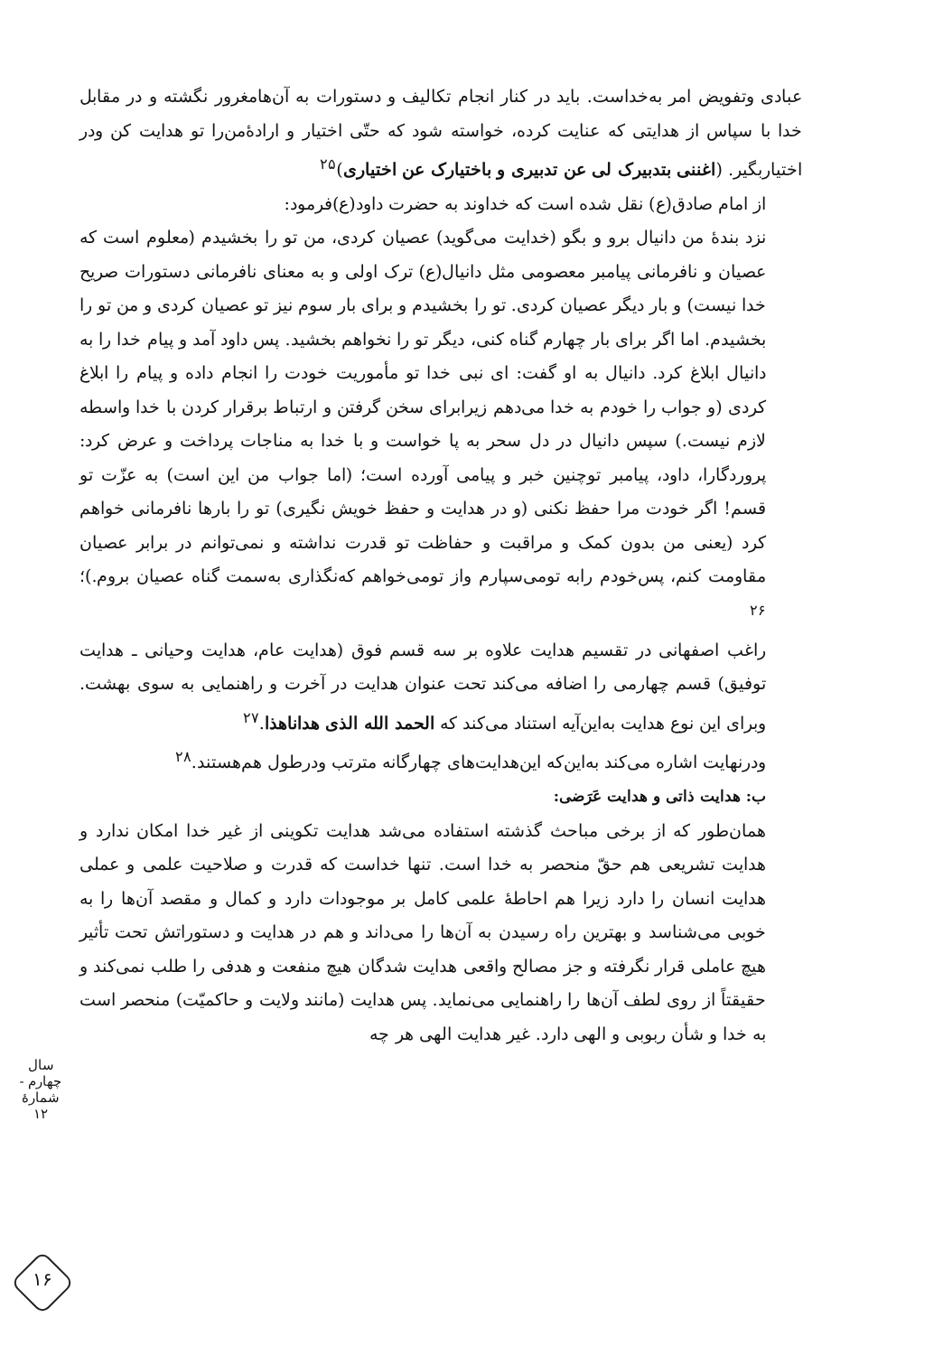عبادی وتفویض امر به‌خداست. باید در کنار انجام تکالیف و دستورات به آن‌هامغرور نگشته و در مقابل خدا با سپاس از هدایتی که عنایت کرده، خواسته شود که حتّی اختیار و ارادهٔ‌من‌را تو هدایت کن ودر اختیاربگیر. (اغننی بتدبیرک لی عن تدبیری و باختیارک عن اختیاری)<sup>۲۵</sup>
از امام صادق(ع) نقل شده است که خداوند به حضرت داود(ع)فرمود:
نزد بندهٔ من دانیال برو و بگو (خدایت می‌گوید) عصیان کردی، من تو را بخشیدم (معلوم است که عصیان و نافرمانی پیامبر معصومی مثل دانیال(ع) ترک اولی و به معنای نافرمانی دستورات صریح خدا نیست) و بار دیگر عصیان کردی. تو را بخشیدم و برای بار سوم نیز تو عصیان کردی و من تو را بخشیدم. اما اگر برای بار چهارم گناه کنی، دیگر تو را نخواهم بخشید. پس داود آمد و پیام خدا را به دانیال ابلاغ کرد. دانیال به او گفت: ای نبی خدا تو مأموریت خودت را انجام داده و پیام را ابلاغ کردی (و جواب را خودم به خدا می‌دهم زیرابرای سخن گرفتن و ارتباط برقرار کردن با خدا واسطه لازم نیست.) سپس دانیال در دل سحر به پا خواست و با خدا به مناجات پرداخت و عرض کرد: پروردگارا، داود، پیامبر توچنین خبر و پیامی آورده است؛ (اما جواب من این است) به عزّت تو قسم! اگر خودت مرا حفظ نکنی (و در هدایت و حفظ خویش نگیری) تو را بارها نافرمانی خواهم کرد (یعنی من بدون کمک و مراقبت و حفاظت تو قدرت نداشته و نمی‌توانم در برابر عصیان مقاومت کنم، پس‌خودم رابه تومی‌سپارم واز تومی‌خواهم که‌نگذاری به‌سمت گناه عصیان بروم.)؛<sup>۲۶</sup>
راغب اصفهانی در تقسیم هدایت علاوه بر سه قسم فوق (هدایت عام، هدایت وحیانی ـ هدایت توفیق) قسم چهارمی را اضافه می‌کند تحت عنوان هدایت در آخرت و راهنمایی به سوی بهشت. وبرای این نوع هدایت به‌این‌آیه استناد می‌کند که الحمد الله الذی هداناهذا.<sup>۲۷</sup>
ودرنهایت اشاره می‌کند به‌این‌که این‌هدایت‌های چهارگانه مترتب ودرطول هم‌هستند.<sup>۲۸</sup>
ب: هدایت ذاتی و هدایت عَرَضی:
همان‌طور که از برخی مباحث گذشته استفاده می‌شد هدایت تکوینی از غیر خدا امکان ندارد و هدایت تشریعی هم حقّ منحصر به خدا است. تنها خداست که قدرت و صلاحیت علمی و عملی هدایت انسان را دارد زیرا هم احاطهٔ علمی کامل بر موجودات دارد و کمال و مقصد آن‌ها را به خوبی می‌شناسد و بهترین راه رسیدن به آن‌ها را می‌داند و هم در هدایت و دستوراتش تحت تأثیر هیچ عاملی قرار نگرفته و جز مصالح واقعی هدایت شدگان هیچ منفعت و هدفی را طلب نمی‌کند و حقیقتاً از روی لطف آن‌ها را راهنمایی می‌نماید. پس هدایت (مانند ولایت و حاکمیّت) منحصر است به خدا و شأن ربوبی و الهی دارد. غیر هدایت الهی هر چه
سال چهارم - شمارهٔ ۱۲
۱۶